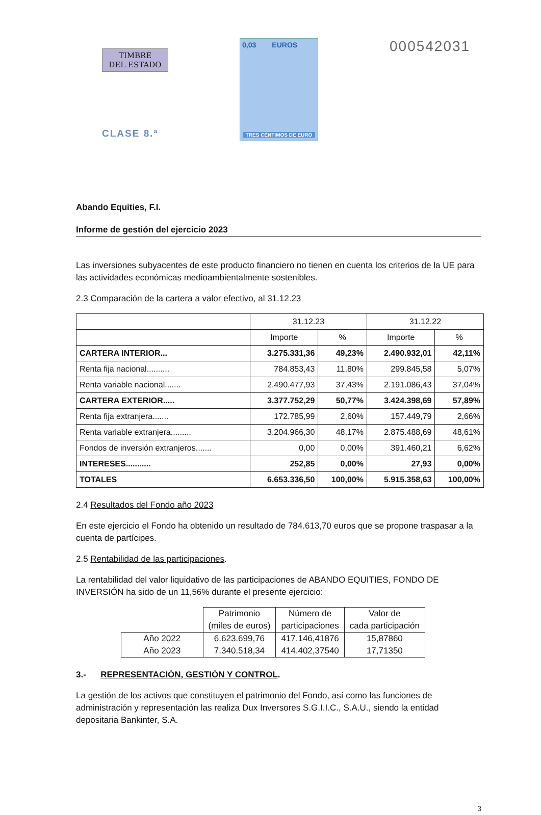TIMBRE
DEL ESTADO
CLASE 8.ª
0,03 EUROS
TRES CÉNTIMOS DE EURO
000542031
Abando Equities, F.I.
Informe de gestión del ejercicio 2023
Las inversiones subyacentes de este producto financiero no tienen en cuenta los criterios de la UE para las actividades económicas medioambientalmente sostenibles.
2.3 Comparación de la cartera a valor efectivo, al 31.12.23
| | 31.12.23 | | 31.12.22 | |
| | Importe | % | Importe | % |
| CARTERA INTERIOR... | 3.275.331,36 | 49,23% | 2.490.932,01 | 42,11% |
| Renta fija nacional.......... | 784.853,43 | 11,80% | 299.845,58 | 5,07% |
| Renta variable nacional....... | 2.490.477,93 | 37,43% | 2.191.086,43 | 37,04% |
| CARTERA EXTERIOR..... | 3.377.752,29 | 50,77% | 3.424.398,69 | 57,89% |
| Renta fija extranjera....... | 172.785,99 | 2,60% | 157.449,79 | 2,66% |
| Renta variable extranjera......... | 3.204.966,30 | 48,17% | 2.875.488,69 | 48,61% |
| Fondos de inversión extranjeros....... | 0,00 | 0,00% | 391.460,21 | 6,62% |
| INTERESES........... | 252,85 | 0,00% | 27,93 | 0,00% |
| TOTALES | 6.653.336,50 | 100,00% | 5.915.358,63 | 100,00% |
2.4 Resultados del Fondo año 2023
En este ejercicio el Fondo ha obtenido un resultado de 784.613,70 euros que se propone traspasar a la cuenta de partícipes.
2.5 Rentabilidad de las participaciones.
La rentabilidad del valor liquidativo de las participaciones de ABANDO EQUITIES, FONDO DE INVERSIÓN ha sido de un 11,56% durante el presente ejercicio:
| | Patrimonio (miles de euros) | Número de participaciones | Valor de cada participación |
| Año 2022 | 6.623.699,76 | 417.146,41876 | 15,87860 |
| Año 2023 | 7.340.518,34 | 414.402,37540 | 17,71350 |
3.- REPRESENTACIÓN, GESTIÓN Y CONTROL.
La gestión de los activos que constituyen el patrimonio del Fondo, así como las funciones de administración y representación las realiza Dux Inversores S.G.I.I.C., S.A.U., siendo la entidad depositaria Bankinter, S.A.
3